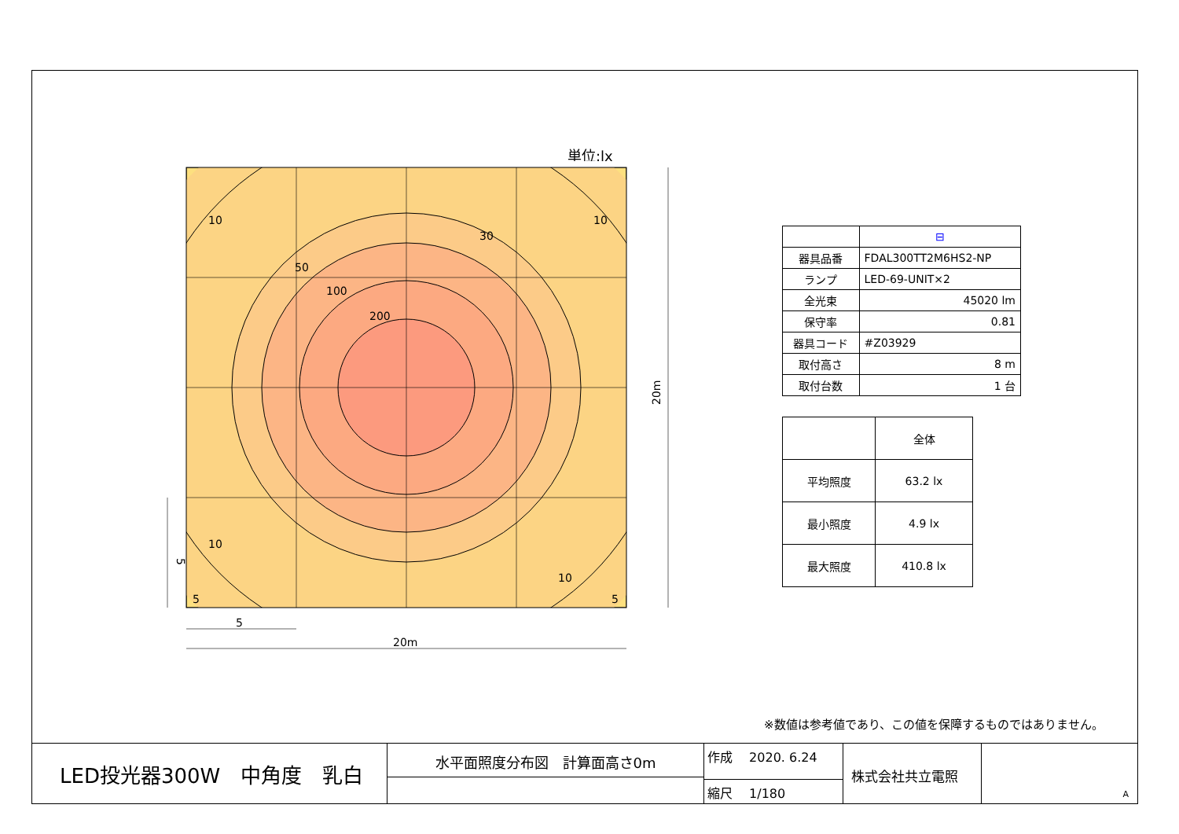単位:lx
10
10
30
50
100
200
10
10
5
5
5
20m
20m
5
| | ⊟ |
| 器具品番 | FDAL300TT2M6HS2-NP |
| ランプ | LED-69-UNIT×2 |
| 全光束 | 45020 lm |
| 保守率 | 0.81 |
| 器具コード | #Z03929 |
| 取付高さ | 8 m |
| 取付台数 | 1 台 |
| | 全体 |
| 平均照度 | 63.2 lx |
| 最小照度 | 4.9 lx |
| 最大照度 | 410.8 lx |
※数値は参考値であり、この値を保障するものではありません。
LED投光器300W　中角度　乳白
水平面照度分布図　計算面高さ0m
作成 　2020. 6.24
縮尺 　1/180
株式会社共立電照
A